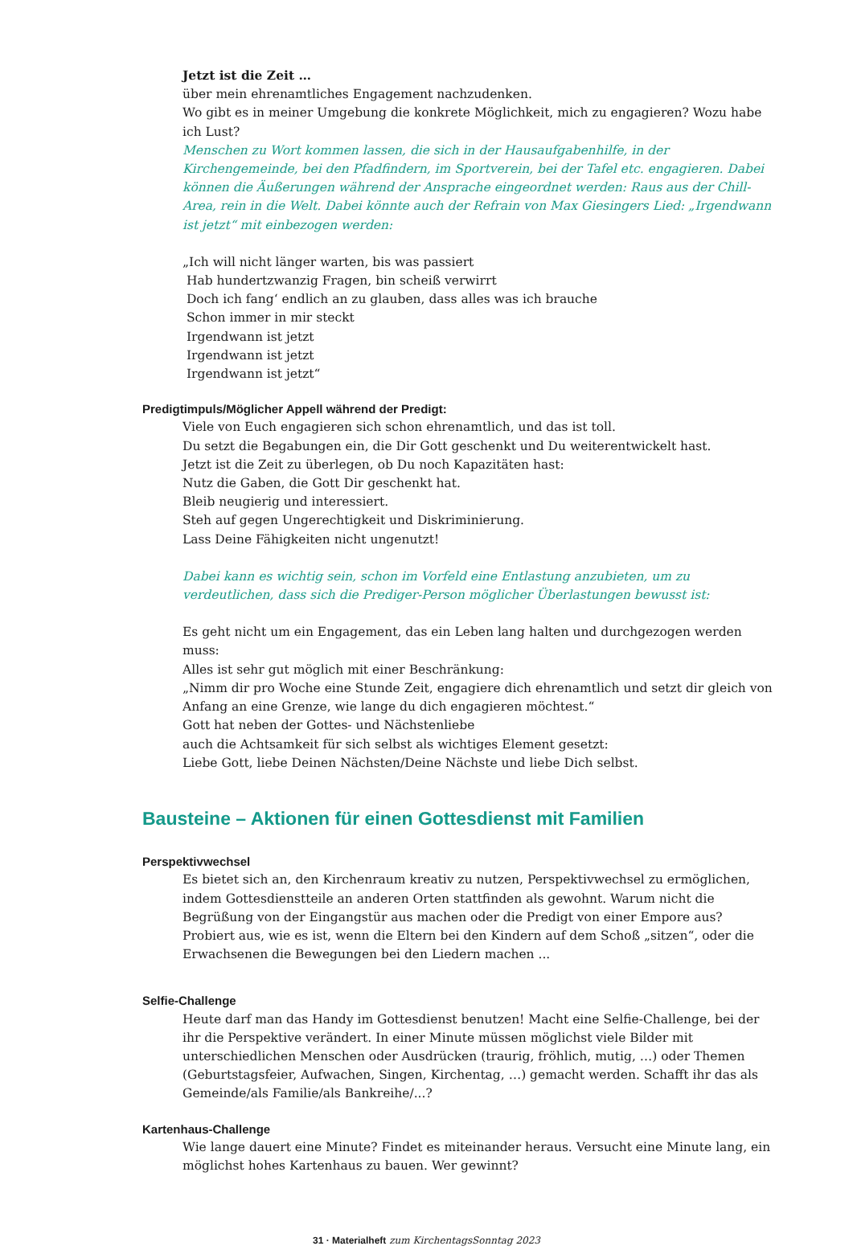Jetzt ist die Zeit …
über mein ehrenamtliches Engagement nachzudenken.
Wo gibt es in meiner Umgebung die konkrete Möglichkeit, mich zu engagieren? Wozu habe ich Lust?
Menschen zu Wort kommen lassen, die sich in der Hausaufgabenhilfe, in der Kirchengemeinde, bei den Pfadfindern, im Sportverein, bei der Tafel etc. engagieren. Dabei können die Äußerungen während der Ansprache eingeordnet werden: Raus aus der Chill-Area, rein in die Welt. Dabei könnte auch der Refrain von Max Giesingers Lied: „Irgendwann ist jetzt“ mit einbezogen werden:
„Ich will nicht länger warten, bis was passiert
Hab hundertzwanzig Fragen, bin scheiß verwirrt
Doch ich fang‘ endlich an zu glauben, dass alles was ich brauche
Schon immer in mir steckt
Irgendwann ist jetzt
Irgendwann ist jetzt
Irgendwann ist jetzt“
Predigtimpuls/Möglicher Appell während der Predigt:
Viele von Euch engagieren sich schon ehrenamtlich, und das ist toll.
Du setzt die Begabungen ein, die Dir Gott geschenkt und Du weiterentwickelt hast.
Jetzt ist die Zeit zu überlegen, ob Du noch Kapazitäten hast:
Nutz die Gaben, die Gott Dir geschenkt hat.
Bleib neugierig und interessiert.
Steh auf gegen Ungerechtigkeit und Diskriminierung.
Lass Deine Fähigkeiten nicht ungenutzt!
Dabei kann es wichtig sein, schon im Vorfeld eine Entlastung anzubieten, um zu verdeutlichen, dass sich die Prediger-Person möglicher Überlastungen bewusst ist:
Es geht nicht um ein Engagement, das ein Leben lang halten und durchgezogen werden muss:
Alles ist sehr gut möglich mit einer Beschränkung:
„Nimm dir pro Woche eine Stunde Zeit, engagiere dich ehrenamtlich und setzt dir gleich von Anfang an eine Grenze, wie lange du dich engagieren möchtest.“
Gott hat neben der Gottes- und Nächstenliebe
auch die Achtsamkeit für sich selbst als wichtiges Element gesetzt:
Liebe Gott, liebe Deinen Nächsten/Deine Nächste und liebe Dich selbst.
Bausteine – Aktionen für einen Gottesdienst mit Familien
Perspektivwechsel
Es bietet sich an, den Kirchenraum kreativ zu nutzen, Perspektivwechsel zu ermöglichen, indem Gottesdienstteile an anderen Orten stattfinden als gewohnt. Warum nicht die Begrüßung von der Eingangstür aus machen oder die Predigt von einer Empore aus?
Probiert aus, wie es ist, wenn die Eltern bei den Kindern auf dem Schoß „sitzen“, oder die Erwachsenen die Bewegungen bei den Liedern machen ...
Selfie-Challenge
Heute darf man das Handy im Gottesdienst benutzen! Macht eine Selfie-Challenge, bei der ihr die Perspektive verändert. In einer Minute müssen möglichst viele Bilder mit unterschiedlichen Menschen oder Ausdrücken (traurig, fröhlich, mutig, …) oder Themen (Geburtstagsfeier, Aufwachen, Singen, Kirchentag, …) gemacht werden. Schafft ihr das als Gemeinde/als Familie/als Bankreihe/...?
Kartenhaus-Challenge
Wie lange dauert eine Minute? Findet es miteinander heraus. Versucht eine Minute lang, ein möglichst hohes Kartenhaus zu bauen. Wer gewinnt?
31 · Materialheft zum KirchentagsSonntag 2023